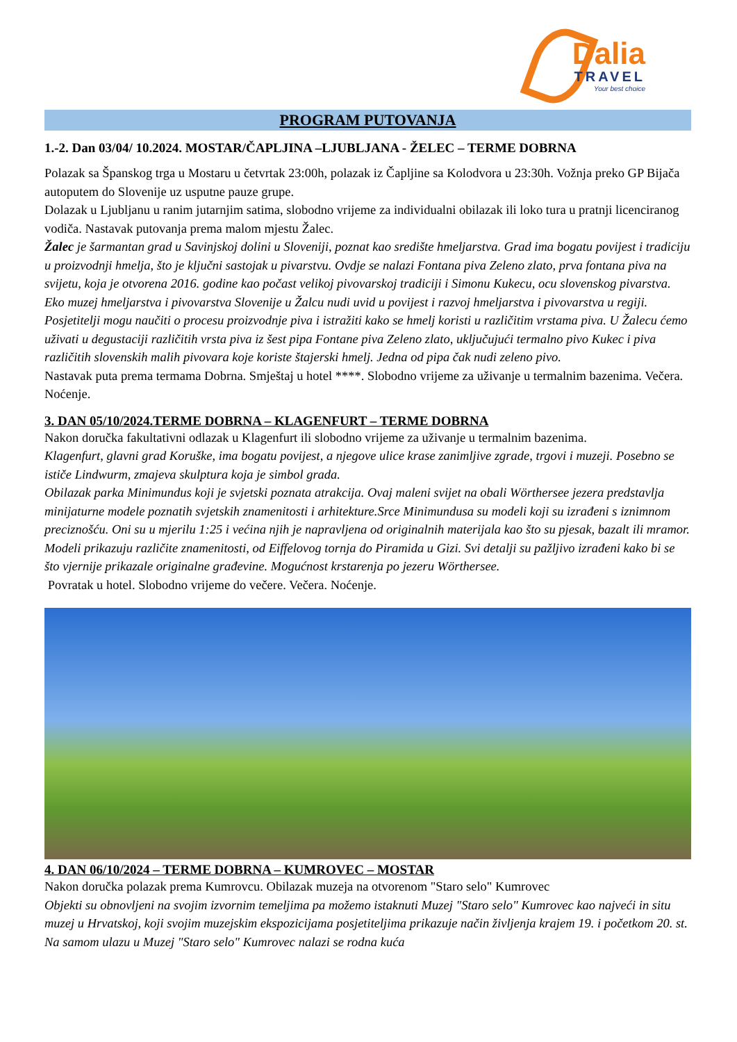Dalia
TRAVEL
Your best choice
PROGRAM PUTOVANJA
1.-2. Dan 03/04/ 10.2024. MOSTAR/ČAPLJINA –LJUBLJANA - ŽELEC – TERME DOBRNA
Polazak sa Španskog trga u Mostaru u četvrtak 23:00h, polazak iz Čapljine sa Kolodvora u 23:30h. Vožnja preko GP Bijača autoputem do Slovenije uz usputne pauze grupe.
Dolazak u Ljubljanu u ranim jutarnjim satima, slobodno vrijeme za individualni obilazak ili loko tura u pratnji licenciranog vodiča. Nastavak putovanja prema malom mjestu Žalec.
Žalec je šarmantan grad u Savinjskoj dolini u Sloveniji, poznat kao središte hmeljarstva. Grad ima bogatu povijest i tradiciju u proizvodnji hmelja, što je ključni sastojak u pivarstvu. Ovdje se nalazi Fontana piva Zeleno zlato, prva fontana piva na svijetu, koja je otvorena 2016. godine kao počast velikoj pivovarskoj tradiciji i Simonu Kukecu, ocu slovenskog pivarstva. Eko muzej hmeljarstva i pivovarstva Slovenije u Žalcu nudi uvid u povijest i razvoj hmeljarstva i pivovarstva u regiji. Posjetitelji mogu naučiti o procesu proizvodnje piva i istražiti kako se hmelj koristi u različitim vrstama piva. U Žalecu ćemo uživati u degustaciji različitih vrsta piva iz šest pipa Fontane piva Zeleno zlato, uključujući termalno pivo Kukec i piva različitih slovenskih malih pivovara koje koriste štajerski hmelj. Jedna od pipa čak nudi zeleno pivo.
Nastavak puta prema termama Dobrna. Smještaj u hotel ****. Slobodno vrijeme za uživanje u termalnim bazenima. Večera. Noćenje.
3. DAN 05/10/2024.TERME DOBRNA – KLAGENFURT – TERME DOBRNA
Nakon doručka fakultativni odlazak u Klagenfurt ili slobodno vrijeme za uživanje u termalnim bazenima.
Klagenfurt, glavni grad Koruške, ima bogatu povijest, a njegove ulice krase zanimljive zgrade, trgovi i muzeji. Posebno se ističe Lindwurm, zmajeva skulptura koja je simbol grada.
Obilazak parka Minimundus koji je svjetski poznata atrakcija. Ovaj maleni svijet na obali Wörthersee jezera predstavlja minijaturne modele poznatih svjetskih znamenitosti i arhitekture.Srce Minimundusa su modeli koji su izrađeni s iznimnom preciznošću. Oni su u mjerilu 1:25 i većina njih je napravljena od originalnih materijala kao što su pjesak, bazalt ili mramor. Modeli prikazuju različite znamenitosti, od Eiffelovog tornja do Piramida u Gizi. Svi detalji su pažljivo izrađeni kako bi se što vjernije prikazale originalne građevine. Mogućnost krstarenja po jezeru Wörthersee.
Povratak u hotel. Slobodno vrijeme do večere. Večera. Noćenje.
4. DAN 06/10/2024 – TERME DOBRNA – KUMROVEC – MOSTAR
Nakon doručka polazak prema Kumrovcu. Obilazak muzeja na otvorenom "Staro selo" Kumrovec
Objekti su obnovljeni na svojim izvornim temeljima pa možemo istaknuti Muzej "Staro selo" Kumrovec kao najveći in situ muzej u Hrvatskoj, koji svojim muzejskim ekspozicijama posjetiteljima prikazuje način življenja krajem 19. i početkom 20. st. Na samom ulazu u Muzej "Staro selo" Kumrovec nalazi se rodna kuća